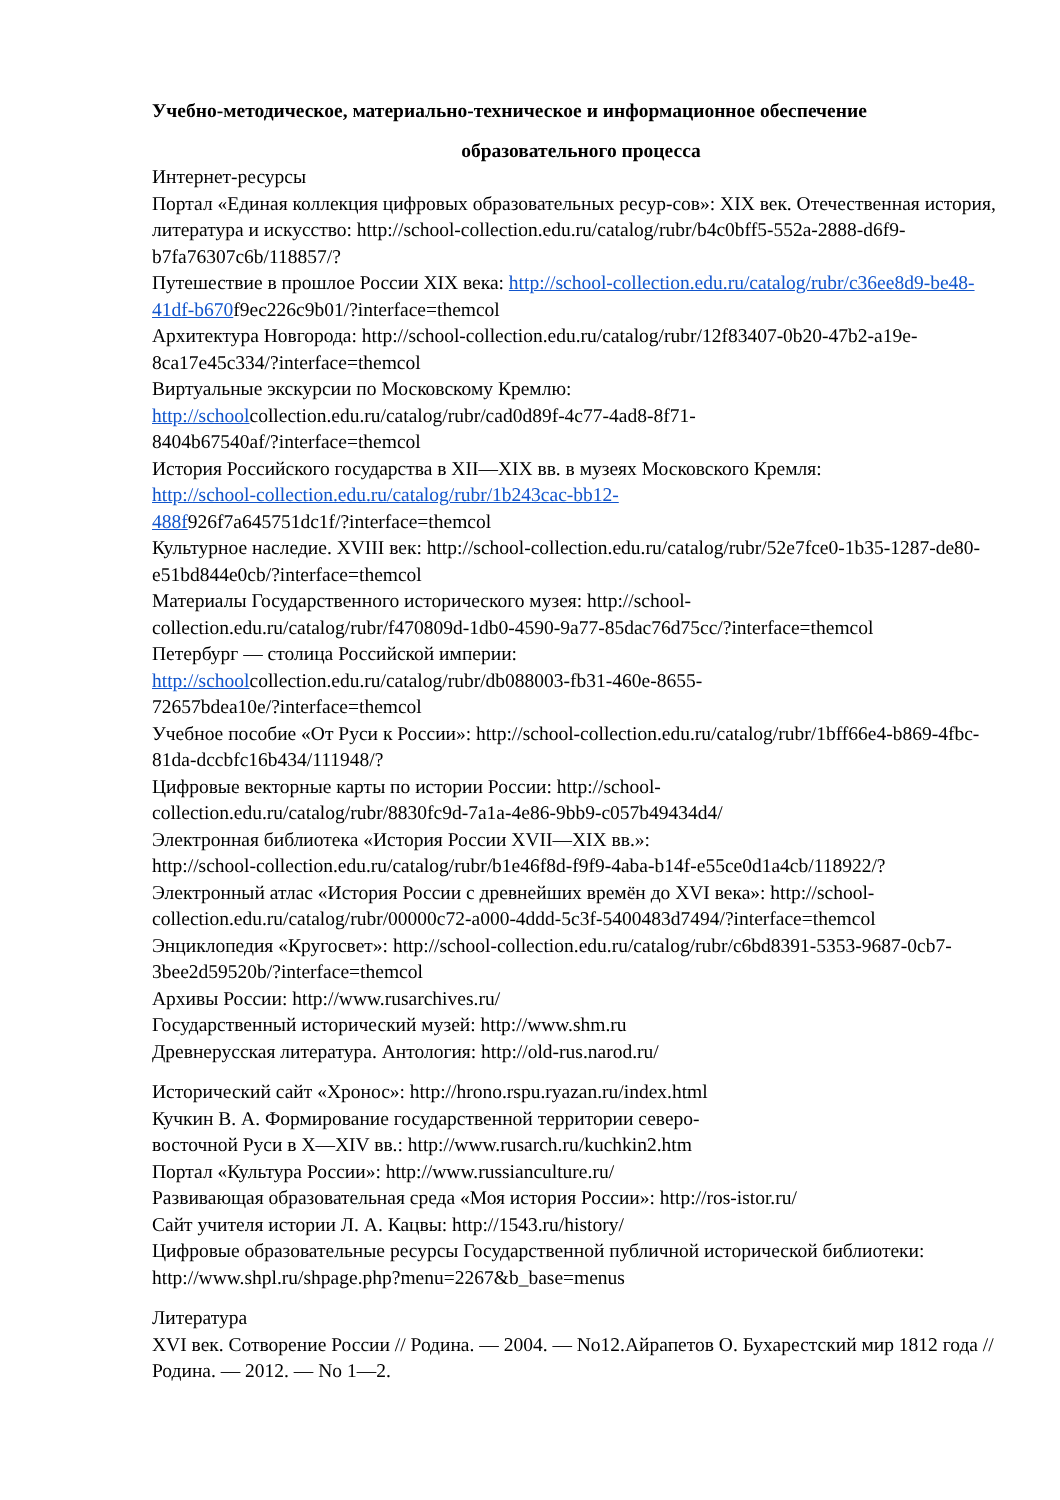Учебно-методическое, материально-техническое и информационное обеспечение
образовательного процесса
Интернет-ресурсы
Портал «Единая коллекция цифровых образовательных ресур-сов»: XIX век. Отечественная история, литература и искусство: http://school-collection.edu.ru/catalog/rubr/b4c0bff5-552a-2888-d6f9-b7fa76307c6b/118857/?
Путешествие в прошлое России XIX века: http://school-collection.edu.ru/catalog/rubr/c36ee8d9-be48-41df-b670f9ec226c9b01/?interface=themcol
Архитектура Новгорода: http://school-collection.edu.ru/catalog/rubr/12f83407-0b20-47b2-a19e-8ca17e45c334/?interface=themcol
Виртуальные экскурсии по Московскому Кремлю:
http://schoolcollection.edu.ru/catalog/rubr/cad0d89f-4c77-4ad8-8f71-
8404b67540af/?interface=themcol
История Российского государства в XII—XIX вв. в музеях Московского Кремля:
http://school-collection.edu.ru/catalog/rubr/1b243cac-bb12-
488f926f7a645751dc1f/?interface=themcol
Культурное наследие. XVIII век: http://school-collection.edu.ru/catalog/rubr/52e7fce0-1b35-1287-de80-e51bd844e0cb/?interface=themcol
Материалы Государственного исторического музея: http://school-
collection.edu.ru/catalog/rubr/f470809d-1db0-4590-9a77-85dac76d75cc/?interface=themcol
Петербург — столица Российской империи:
http://schoolcollection.edu.ru/catalog/rubr/db088003-fb31-460e-8655-
72657bdea10e/?interface=themcol
Учебное пособие «От Руси к России»: http://school-collection.edu.ru/catalog/rubr/1bff66e4-b869-4fbc-81da-dccbfc16b434/111948/?
Цифровые векторные карты по истории России: http://school-
collection.edu.ru/catalog/rubr/8830fc9d-7a1a-4e86-9bb9-c057b49434d4/
Электронная библиотека «История России XVII—XIX вв.»:
http://school-collection.edu.ru/catalog/rubr/b1e46f8d-f9f9-4aba-b14f-e55ce0d1a4cb/118922/?
Электронный атлас «История России с древнейших времён до XVI века»: http://school-collection.edu.ru/catalog/rubr/00000c72-a000-4ddd-5c3f-5400483d7494/?interface=themcol
Энциклопедия «Кругосвет»: http://school-collection.edu.ru/catalog/rubr/c6bd8391-5353-9687-0cb7-3bee2d59520b/?interface=themcol
Архивы России: http://www.rusarchives.ru/
Государственный исторический музей: http://www.shm.ru
Древнерусская литература. Антология: http://old-rus.narod.ru/
Исторический сайт «Хронос»: http://hrono.rspu.ryazan.ru/index.html
Кучкин В. А. Формирование государственной территории северо-
восточной Руси в X—XIV вв.: http://www.rusarch.ru/kuchkin2.htm
Портал «Культура России»: http://www.russianculture.ru/
Развивающая образовательная среда «Моя история России»: http://ros-istor.ru/
Сайт учителя истории Л. А. Кацвы: http://1543.ru/history/
Цифровые образовательные ресурсы Государственной публичной исторической библиотеки: http://www.shpl.ru/shpage.php?menu=2267&b_base=menus
Литература
XVI век. Сотворение России // Родина. — 2004. — No12.Айрапетов О. Бухарестский мир 1812 года // Родина. — 2012. — No 1—2.